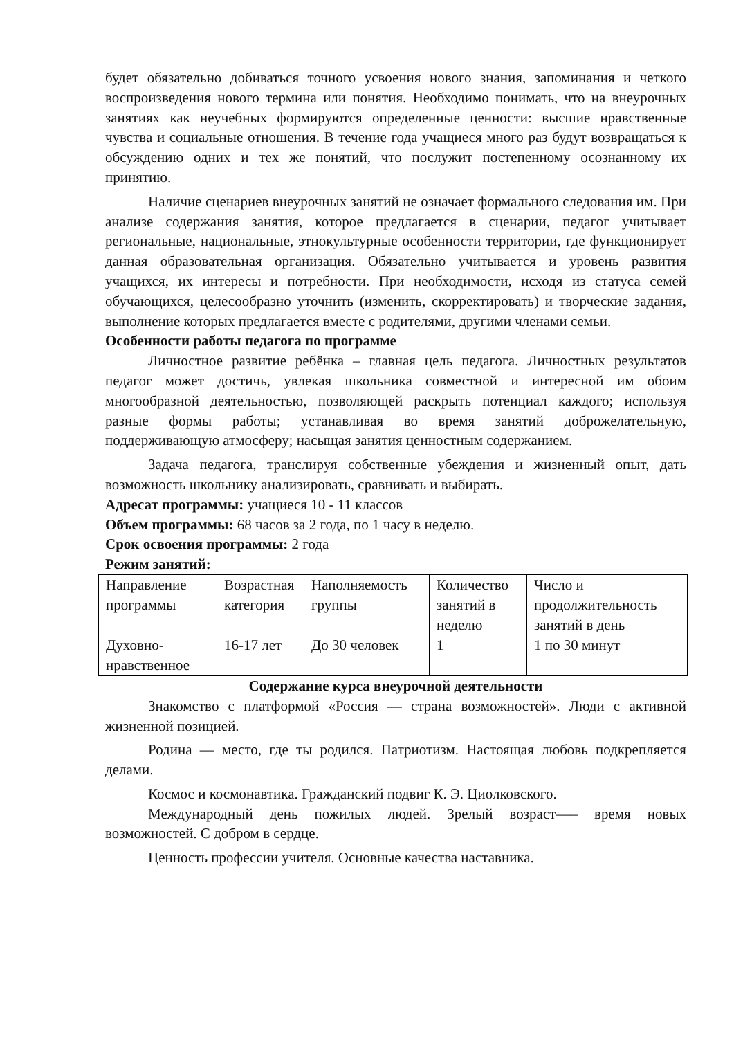будет обязательно добиваться точного усвоения нового знания, запоминания и четкого воспроизведения нового термина или понятия. Необходимо понимать, что на внеурочных занятиях как неучебных формируются определенные ценности: высшие нравственные чувства и социальные отношения. В течение года учащиеся много раз будут возвращаться к обсуждению одних и тех же понятий, что послужит постепенному осознанному их принятию.
Наличие сценариев внеурочных занятий не означает формального следования им. При анализе содержания занятия, которое предлагается в сценарии, педагог учитывает региональные, национальные, этнокультурные особенности территории, где функционирует данная образовательная организация. Обязательно учитывается и уровень развития учащихся, их интересы и потребности. При необходимости, исходя из статуса семей обучающихся, целесообразно уточнить (изменить, скорректировать) и творческие задания, выполнение которых предлагается вместе с родителями, другими членами семьи.
Особенности работы педагога по программе
Личностное развитие ребёнка – главная цель педагога. Личностных результатов педагог может достичь, увлекая школьника совместной и интересной им обоим многообразной деятельностью, позволяющей раскрыть потенциал каждого; используя разные формы работы; устанавливая во время занятий доброжелательную, поддерживающую атмосферу; насыщая занятия ценностным содержанием.
Задача педагога, транслируя собственные убеждения и жизненный опыт, дать возможность школьнику анализировать, сравнивать и выбирать.
Адресат программы: учащиеся 10 - 11 классов
Объем программы: 68 часов за 2 года, по 1 часу в неделю.
Срок освоения программы: 2 года
Режим занятий:
| Направление программы | Возрастная категория | Наполняемость группы | Количество занятий в неделю | Число и продолжительность занятий в день |
| Духовно-нравственное | 16-17 лет | До 30 человек | 1 | 1 по 30 минут |
Содержание курса внеурочной деятельности
Знакомство с платформой «Россия — страна возможностей». Люди с активной жизненной позицией.
Родина — место, где ты родился. Патриотизм. Настоящая любовь подкрепляется делами.
Космос и космонавтика. Гражданский подвиг К. Э. Циолковского.
Международный день пожилых людей. Зрелый возраст—– время новых возможностей. С добром в сердце.
Ценность профессии учителя. Основные качества наставника.